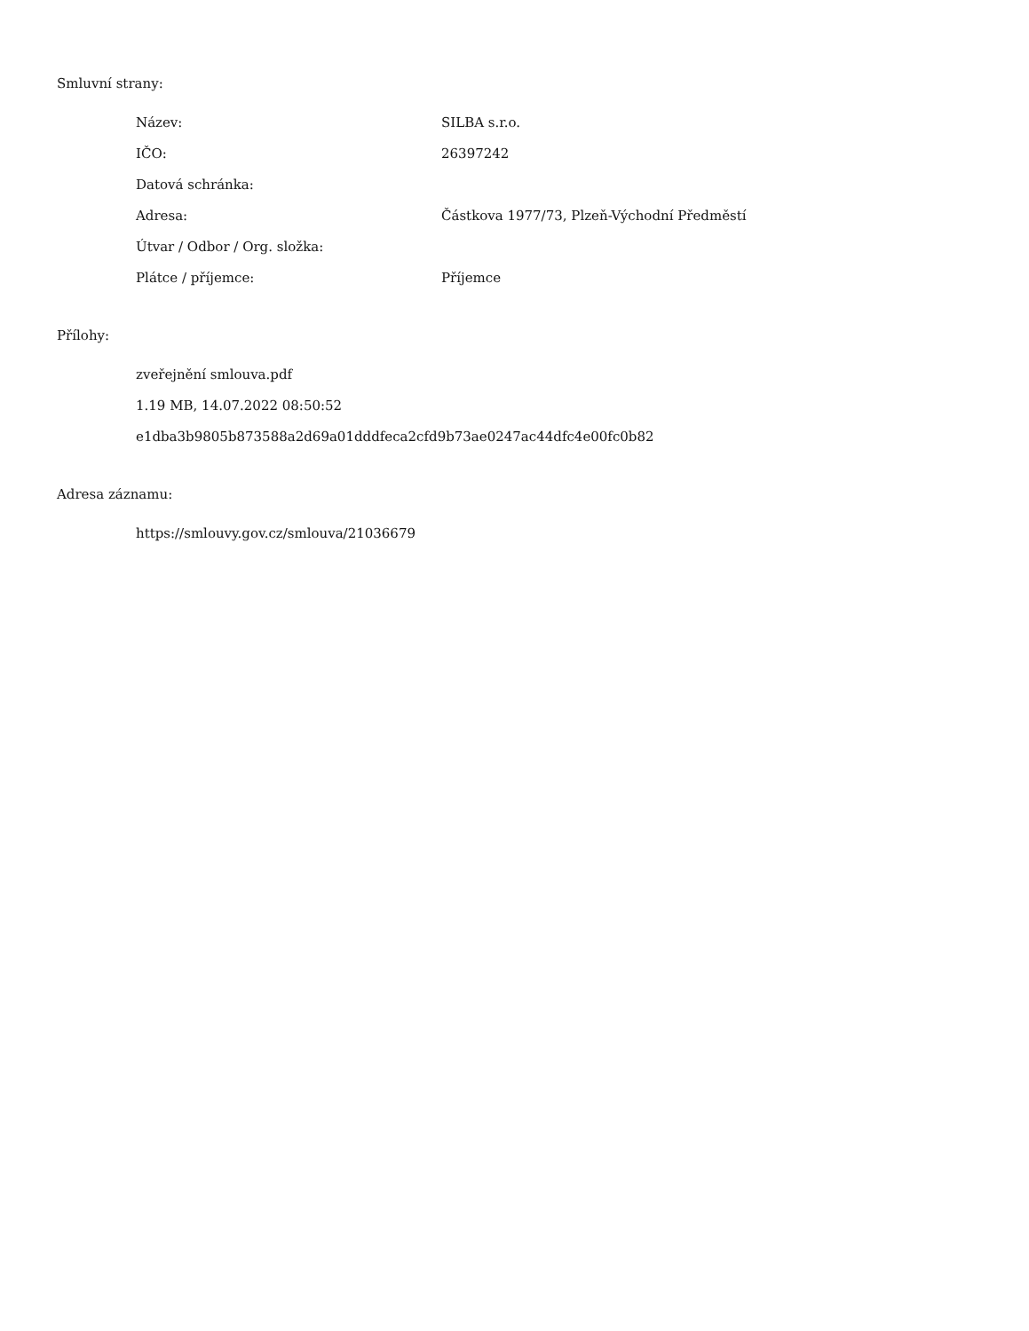Smluvní strany:
| Název: | SILBA s.r.o. |
| IČO: | 26397242 |
| Datová schránka: | |
| Adresa: | Částkova 1977/73, Plzeň-Východní Předměstí |
| Útvar / Odbor / Org. složka: | |
| Plátce / příjemce: | Příjemce |
Přílohy:
zveřejnění smlouva.pdf
1.19 MB, 14.07.2022 08:50:52
e1dba3b9805b873588a2d69a01dddfeca2cfd9b73ae0247ac44dfc4e00fc0b82
Adresa záznamu:
https://smlouvy.gov.cz/smlouva/21036679